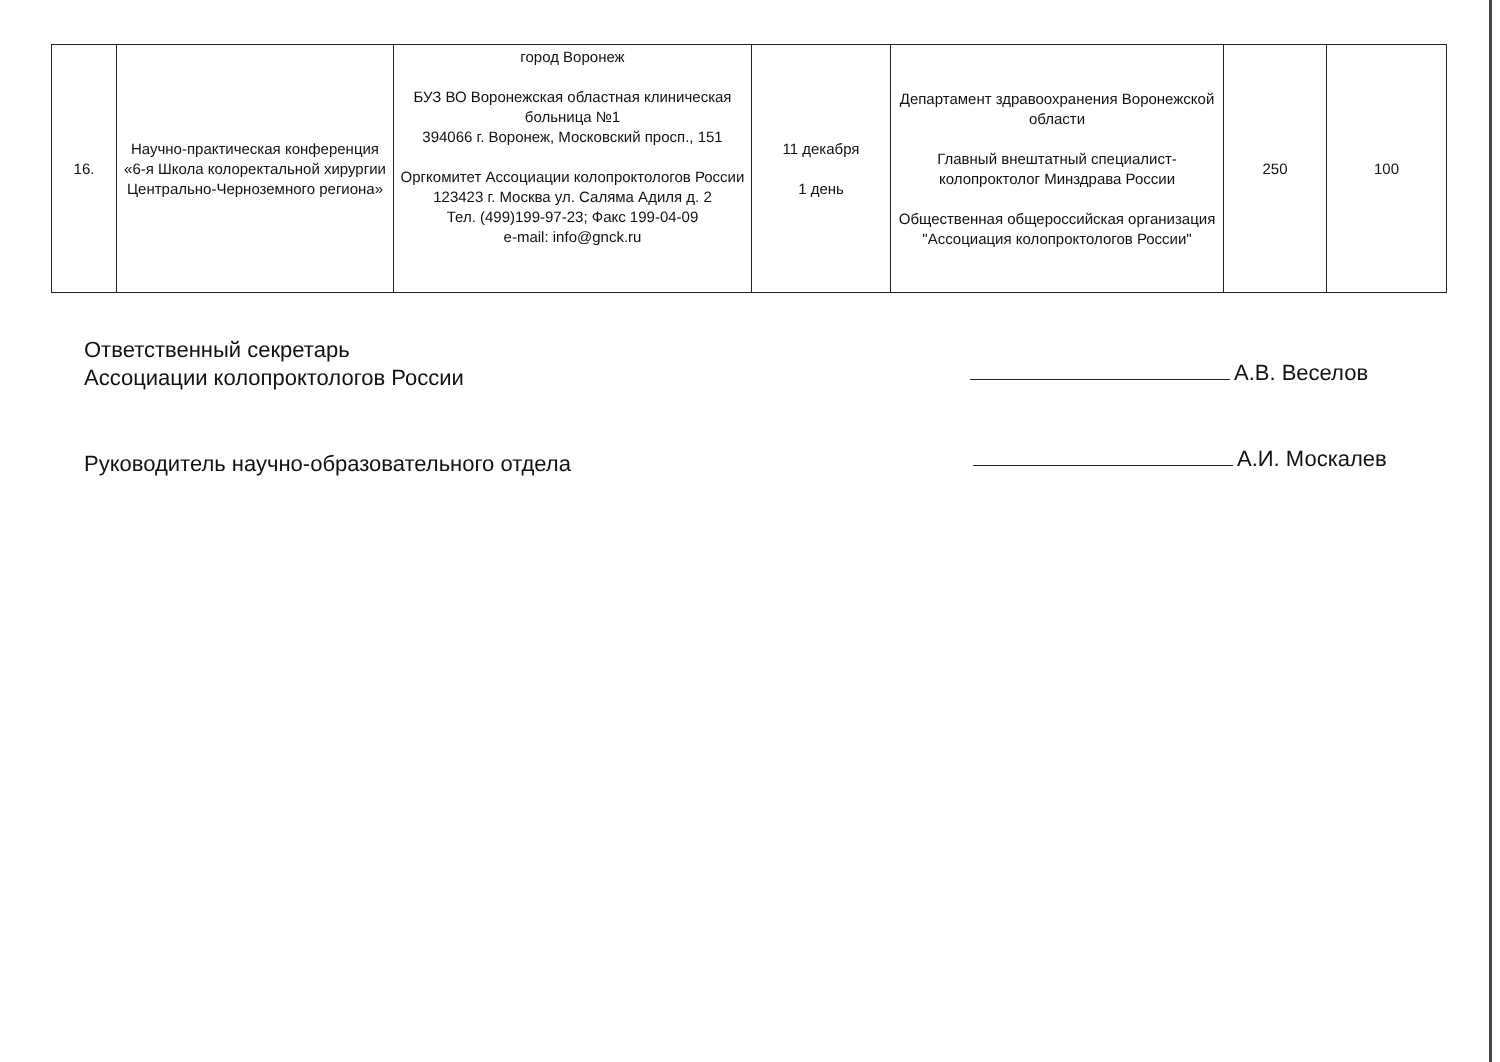| 16. | Научно-практическая конференция «6-я Школа колоректальной хирургии Центрально-Черноземного региона» | город Воронеж БУЗ ВО Воронежская областная клиническая больница №1 394066 г. Воронеж, Московский просп., 151 Оргкомитет Ассоциации колопроктологов России 123423 г. Москва ул. Саляма Адиля д. 2 Тел. (499)199-97-23; Факс 199-04-09 e-mail: info@gnck.ru | 11 декабря 1 день | Департамент здравоохранения Воронежской области Главный внештатный специалист-колопроктолог Минздрава России Общественная общероссийская организация "Ассоциация колопроктологов России" | 250 | 100 |
Ответственный секретарь
Ассоциации колопроктологов России
А.В. Веселов
Руководитель научно-образовательного отдела
А.И. Москалев